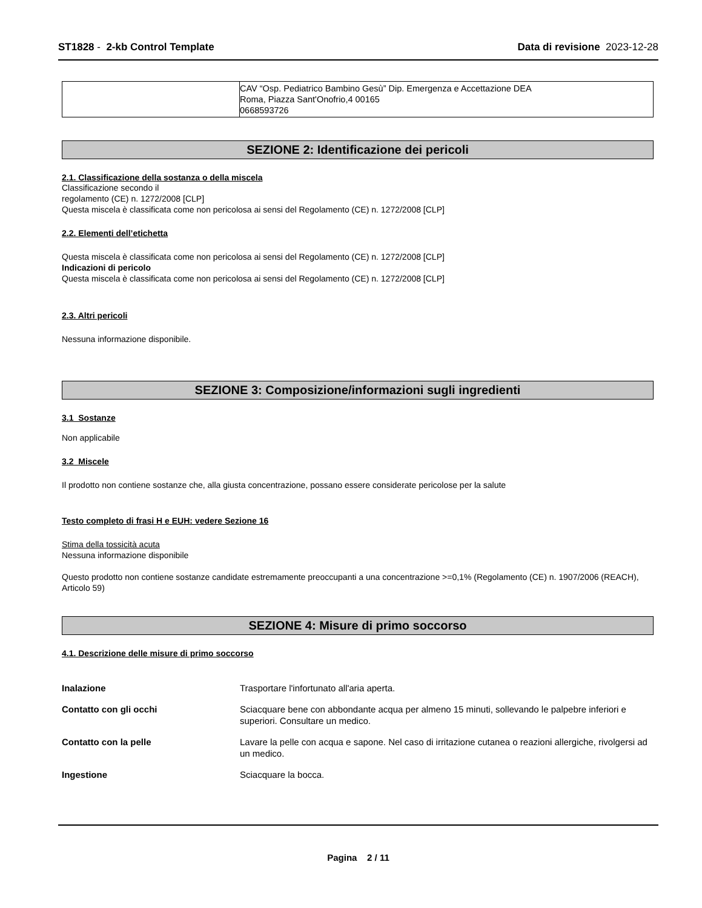ST1828 - 2-kb Control Template
Data di revisione 2023-12-28
| | CAV “Osp. Pediatrico Bambino Gesù” Dip. Emergenza e Accettazione DEA Roma, Piazza Sant'Onofrio,4 00165 0668593726 |
SEZIONE 2: Identificazione dei pericoli
2.1. Classificazione della sostanza o della miscela
Classificazione secondo il
regolamento (CE) n. 1272/2008 [CLP]
Questa miscela è classificata come non pericolosa ai sensi del Regolamento (CE) n. 1272/2008 [CLP]
2.2. Elementi dell’etichetta
Questa miscela è classificata come non pericolosa ai sensi del Regolamento (CE) n. 1272/2008 [CLP]
Indicazioni di pericolo
Questa miscela è classificata come non pericolosa ai sensi del Regolamento (CE) n. 1272/2008 [CLP]
2.3. Altri pericoli
Nessuna informazione disponibile.
SEZIONE 3: Composizione/informazioni sugli ingredienti
3.1 Sostanze
Non applicabile
3.2 Miscele
Il prodotto non contiene sostanze che, alla giusta concentrazione, possano essere considerate pericolose per la salute
Testo completo di frasi H e EUH: vedere Sezione 16
Stima della tossicità acuta
Nessuna informazione disponibile
Questo prodotto non contiene sostanze candidate estremamente preoccupanti a una concentrazione >=0,1% (Regolamento (CE) n. 1907/2006 (REACH), Articolo 59)
SEZIONE 4: Misure di primo soccorso
4.1. Descrizione delle misure di primo soccorso
| Inalazione | Trasportare l'infortunato all'aria aperta. |
| Contatto con gli occhi | Sciacquare bene con abbondante acqua per almeno 15 minuti, sollevando le palpebre inferiori e superiori. Consultare un medico. |
| Contatto con la pelle | Lavare la pelle con acqua e sapone. Nel caso di irritazione cutanea o reazioni allergiche, rivolgersi ad un medico. |
| Ingestione | Sciacquare la bocca. |
Pagina 2 / 11